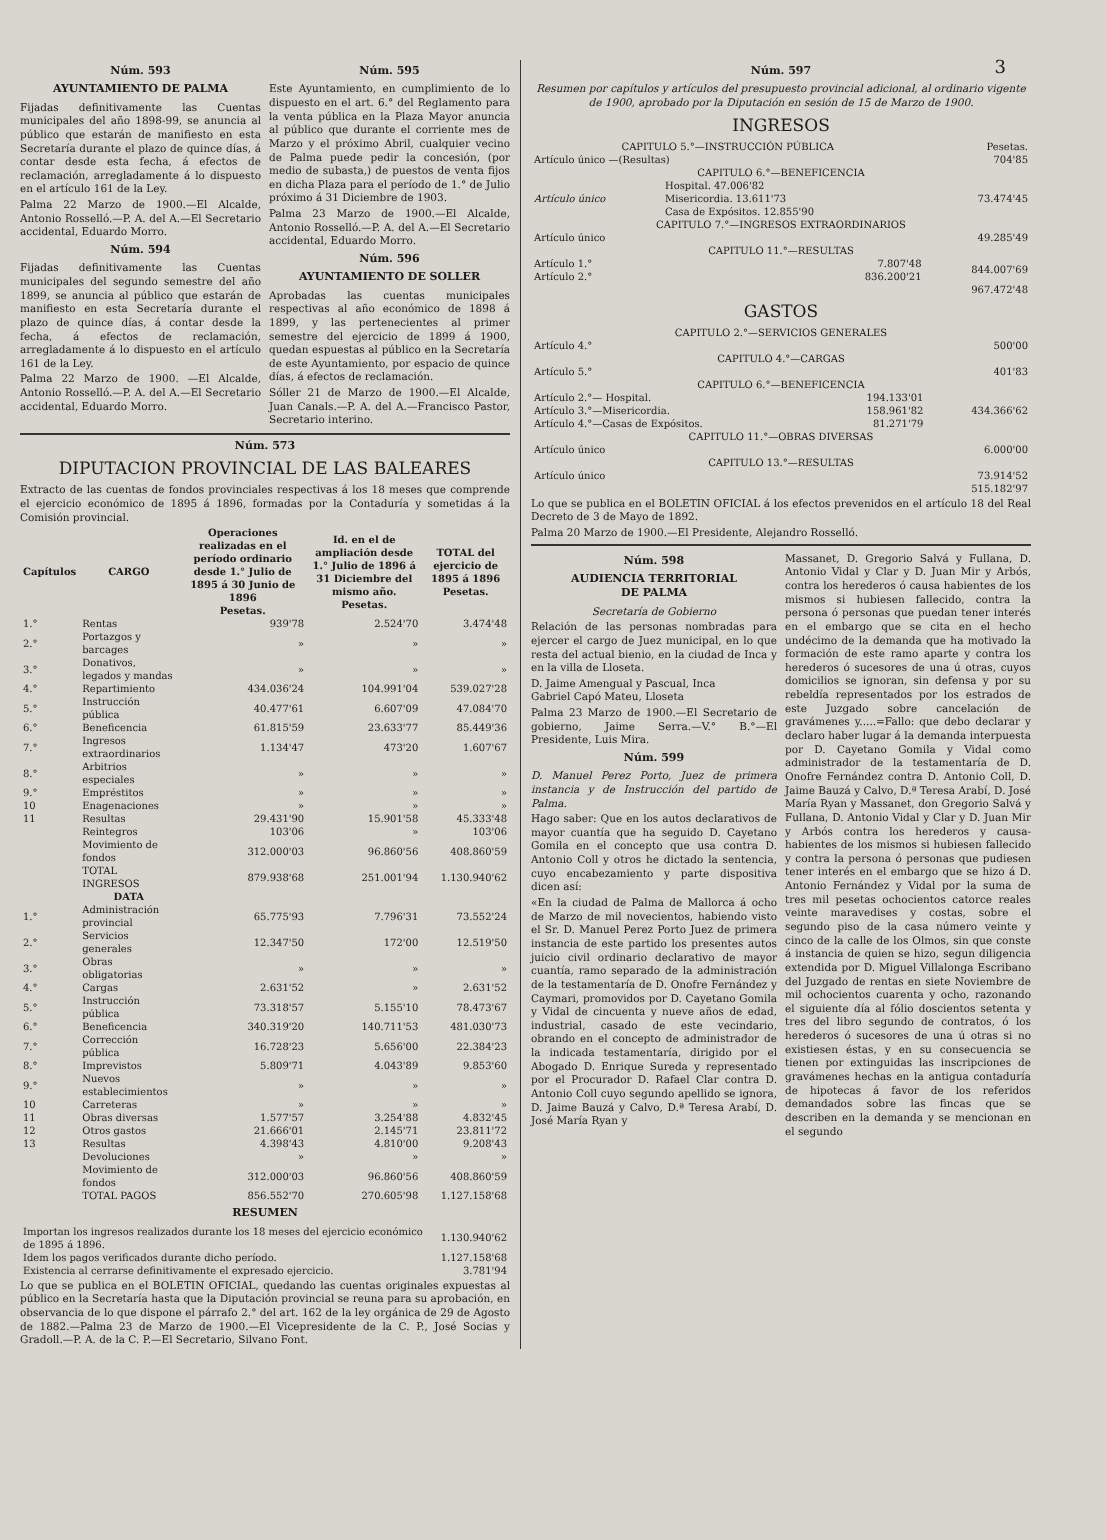3
Núm. 593
AYUNTAMIENTO DE PALMA
Fijadas definitivamente las Cuentas municipales del año 1898-99, se anuncia al público que estarán de manifiesto en esta Secretaría durante el plazo de quince días, á contar desde esta fecha, á efectos de reclamación, arregladamente á lo dispuesto en el artículo 161 de la Ley.
Palma 22 Marzo de 1900.—El Alcalde, Antonio Rosselló.—P. A. del A.—El Secretario accidental, Eduardo Morro.
Núm. 594
Fijadas definitivamente las Cuentas municipales del segundo semestre del año 1899, se anuncia al público que estarán de manifiesto en esta Secretaría durante el plazo de quince días, á contar desde la fecha, á efectos de reclamación, arregladamente á lo dispuesto en el artículo 161 de la Ley.
Palma 22 Marzo de 1900. —El Alcalde, Antonio Rosselló.—P. A. del A.—El Secretario accidental, Eduardo Morro.
Núm. 595
Este Ayuntamiento, en cumplimiento de lo dispuesto en el art. 6.° del Reglamento para la venta pública en la Plaza Mayor anuncia al público que durante el corriente mes de Marzo y el próximo Abril, cualquier vecino de Palma puede pedir la concesión, (por medio de subasta,) de puestos de venta fijos en dicha Plaza para el período de 1.° de Julio próximo á 31 Diciembre de 1903.
Palma 23 Marzo de 1900.—El Alcalde, Antonio Rosselló.—P. A. del A.—El Secretario accidental, Eduardo Morro.
Núm. 596
AYUNTAMIENTO DE SOLLER
Aprobadas las cuentas municipales respectivas al año económico de 1898 á 1899, y las pertenecientes al primer semestre del ejercicio de 1899 á 1900, quedan espuestas al público en la Secretaría de este Ayuntamiento, por espacio de quince días, á efectos de reclamación.
Sóller 21 de Marzo de 1900.—El Alcalde, Juan Canals.—P. A. del A.—Francisco Pastor, Secretario interino.
Núm. 573
DIPUTACION PROVINCIAL DE LAS BALEARES
Extracto de las cuentas de fondos provinciales respectivas á los 18 meses que comprende el ejercicio económico de 1895 á 1896, formadas por la Contaduría y sometidas á la Comisión provincial.
| Capítulos | CARGO | Operaciones realizadas en el período ordinario desde 1.° Julio de 1895 á 30 Junio de 1896 Pesetas. | Id. en el de ampliación desde 1.° Julio de 1896 á 31 Diciembre del mismo año. Pesetas. | TOTAL del ejercicio de 1895 á 1896 Pesetas. |
| --- | --- | --- | --- | --- |
| 1.° | Rentas | 939'78 | 2.524'70 | 3.474'48 |
| 2.° | Portazgos y barcages | » | » | » |
| 3.° | Donativos, legados y mandas | » | » | » |
| 4.° | Repartimiento | 434.036'24 | 104.991'04 | 539.027'28 |
| 5.° | Instrucción pública | 40.477'61 | 6.607'09 | 47.084'70 |
| 6.° | Beneficencia | 61.815'59 | 23.633'77 | 85.449'36 |
| 7.° | Ingresos extraordinarios | 1.134'47 | 473'20 | 1.607'67 |
| 8.° | Arbitrios especiales | » | » | » |
| 9.° | Empréstitos | » | » | » |
| 10 | Enagenaciones | » | » | » |
| 11 | Resultas | 29.431'90 | 15.901'58 | 45.333'48 |
| | Reintegros | 103'06 | » | 103'06 |
| | Movimiento de fondos | 312.000'03 | 96.860'56 | 408.860'59 |
| | TOTAL INGRESOS | 879.938'68 | 251.001'94 | 1.130.940'62 |
| | DATA | | | |
| 1.° | Administración provincial | 65.775'93 | 7.796'31 | 73.552'24 |
| 2.° | Servicios generales | 12.347'50 | 172'00 | 12.519'50 |
| 3.° | Obras obligatorias | » | » | » |
| 4.° | Cargas | 2.631'52 | » | 2.631'52 |
| 5.° | Instrucción pública | 73.318'57 | 5.155'10 | 78.473'67 |
| 6.° | Beneficencia | 340.319'20 | 140.711'53 | 481.030'73 |
| 7.° | Corrección pública | 16.728'23 | 5.656'00 | 22.384'23 |
| 8.° | Imprevistos | 5.809'71 | 4.043'89 | 9.853'60 |
| 9.° | Nuevos establecimientos | » | » | » |
| 10 | Carreteras | » | » | » |
| 11 | Obras diversas | 1.577'57 | 3.254'88 | 4.832'45 |
| 12 | Otros gastos | 21.666'01 | 2.145'71 | 23.811'72 |
| 13 | Resultas | 4.398'43 | 4.810'00 | 9.208'43 |
| | Devoluciones | » | » | » |
| | Movimiento de fondos | 312.000'03 | 96.860'56 | 408.860'59 |
| | TOTAL PAGOS | 856.552'70 | 270.605'98 | 1.127.158'68 |
RESUMEN
| Importan los ingresos realizados durante los 18 meses del ejercicio económico de 1895 á 1896. | 1.130.940'62 |
| Idem los pagos verificados durante dicho período. | 1.127.158'68 |
| Existencia al cerrarse definitivamente el expresado ejercicio. | 3.781'94 |
Lo que se publica en el BOLETIN OFICIAL, quedando las cuentas originales expuestas al público en la Secretaría hasta que la Diputación provincial se reuna para su aprobación, en observancia de lo que dispone el párrafo 2.° del art. 162 de la ley orgánica de 29 de Agosto de 1882.—Palma 23 de Marzo de 1900.—El Vicepresidente de la C. P., José Socias y Gradoll.—P. A. de la C. P.—El Secretario, Silvano Font.
Núm. 597
Resumen por capítulos y artículos del presupuesto provincial adicional, al ordinario vigente de 1900, aprobado por la Diputación en sesión de 15 de Marzo de 1900.
INGRESOS
| CAPITULO 5.°—INSTRUCCIÓN PÚBLICA | | Pesetas. |
| Artículo único —(Resultas) | | 704'85 |
| CAPITULO 6.°—BENEFICENCIA | | |
| Artículo único | Hospital. 47.006'82 Misericordia. 13.611'73 Casa de Expósitos. 12.855'90 | 73.474'45 |
| CAPITULO 7.°—INGRESOS EXTRAORDINARIOS | | |
| Artículo único | | 49.285'49 |
| CAPITULO 11.°—RESULTAS | | |
| Artículo 1.° Artículo 2.° | 7.807'48 836.200'21 | 844.007'69 |
| | | 967.472'48 |
GASTOS
| CAPITULO 2.°—SERVICIOS GENERALES | | |
| Artículo 4.° | | 500'00 |
| CAPITULO 4.°—CARGAS | | |
| Artículo 5.° | | 401'83 |
| CAPITULO 6.°—BENEFICENCIA | | |
| Artículo 2.°— Hospital. Artículo 3.°—Misericordia. Artículo 4.°—Casas de Expósitos. | 194.133'01 158.961'82 81.271'79 | 434.366'62 |
| CAPITULO 11.°—OBRAS DIVERSAS | | |
| Artículo único | | 6.000'00 |
| CAPITULO 13.°—RESULTAS | | |
| Artículo único | | 73.914'52 |
| | | 515.182'97 |
Lo que se publica en el BOLETIN OFICIAL á los efectos prevenidos en el artículo 18 del Real Decreto de 3 de Mayo de 1892.
Palma 20 Marzo de 1900.—El Presidente, Alejandro Rosselló.
Núm. 598
AUDIENCIA TERRITORIAL
DE PALMA
Secretaría de Gobierno
Relación de las personas nombradas para ejercer el cargo de Juez municipal, en lo que resta del actual bienio, en la ciudad de Inca y en la villa de Lloseta.
D. Jaime Amengual y Pascual, Inca
Gabriel Capó Mateu, Lloseta
Palma 23 Marzo de 1900.—El Secretario de gobierno, Jaime Serra.—V.° B.°—El Presidente, Luis Mira.
Núm. 599
D. Manuel Perez Porto, Juez de primera instancia y de Instrucción del partido de Palma.
Hago saber: Que en los autos declarativos de mayor cuantía que ha seguido D. Cayetano Gomila en el concepto que usa contra D. Antonio Coll y otros he dictado la sentencia, cuyo encabezamiento y parte dispositiva dicen así:
«En la ciudad de Palma de Mallorca á ocho de Marzo de mil novecientos, habiendo visto el Sr. D. Manuel Perez Porto Juez de primera instancia de este partido los presentes autos juicio civil ordinario declarativo de mayor cuantía, ramo separado de la administración de la testamentaría de D. Onofre Fernández y Caymari, promovidos por D. Cayetano Gomila y Vidal de cincuenta y nueve años de edad, industrial, casado de este vecindario, obrando en el concepto de administrador de la indicada testamentaría, dirigido por el Abogado D. Enrique Sureda y representado por el Procurador D. Rafael Clar contra D. Antonio Coll cuyo segundo apellido se ignora, D. Jaime Bauzá y Calvo, D.ª Teresa Arabí, D. José María Ryan y
Massanet, D. Gregorio Salvá y Fullana, D. Antonio Vidal y Clar y D. Juan Mir y Arbós, contra los herederos ó causa habientes de los mismos si hubiesen fallecido, contra la persona ó personas que puedan tener interés en el embargo que se cita en el hecho undécimo de la demanda que ha motivado la formación de este ramo aparte y contra los herederos ó sucesores de una ú otras, cuyos domicilios se ignoran, sin defensa y por su rebeldía representados por los estrados de este Juzgado sobre cancelación de gravámenes y.....=Fallo: que debo declarar y declaro haber lugar á la demanda interpuesta por D. Cayetano Gomila y Vidal como administrador de la testamentaría de D. Onofre Fernández contra D. Antonio Coll, D. Jaime Bauzá y Calvo, D.ª Teresa Arabí, D. José María Ryan y Massanet, don Gregorio Salvá y Fullana, D. Antonio Vidal y Clar y D. Juan Mir y Arbós contra los herederos y causa-habientes de los mismos si hubiesen fallecido y contra la persona ó personas que pudiesen tener interés en el embargo que se hizo á D. Antonio Fernández y Vidal por la suma de tres mil pesetas ochocientos catorce reales veinte maravedises y costas, sobre el segundo piso de la casa número veinte y cinco de la calle de los Olmos, sin que conste á instancia de quien se hizo, segun diligencia extendida por D. Miguel Villalonga Escribano del Juzgado de rentas en siete Noviembre de mil ochocientos cuarenta y ocho, razonando el siguiente día al fólio doscientos setenta y tres del libro segundo de contratos, ó los herederos ó sucesores de una ú otras si no existiesen éstas, y en su consecuencia se tienen por extinguidas las inscripciones de gravámenes hechas en la antigua contaduría de hipotecas á favor de los referidos demandados sobre las fincas que se describen en la demanda y se mencionan en el segundo